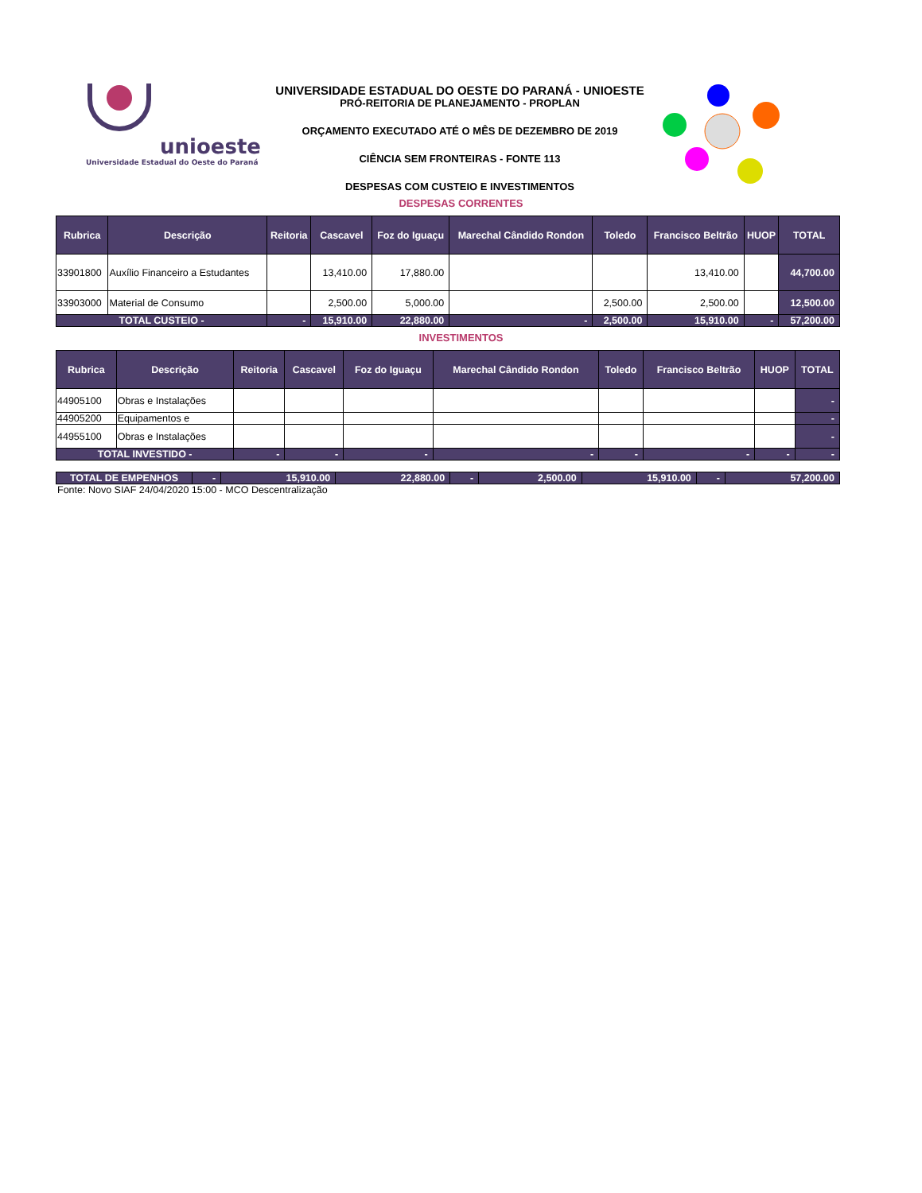unioeste
Universidade Estadual do Oeste do Paraná
UNIVERSIDADE ESTADUAL DO OESTE DO PARANÁ - UNIOESTE
PRÓ-REITORIA DE PLANEJAMENTO - PROPLAN
ORÇAMENTO EXECUTADO ATÉ O MÊS DE DEZEMBRO DE 2019
CIÊNCIA SEM FRONTEIRAS - FONTE 113
DESPESAS COM CUSTEIO E INVESTIMENTOS
DESPESAS CORRENTES
| Rubrica | Descrição | Reitoria | Cascavel | Foz do Iguaçu | Marechal Cândido Rondon | Toledo | Francisco Beltrão | HUOP | TOTAL |
| --- | --- | --- | --- | --- | --- | --- | --- | --- | --- |
| 33901800 | Auxílio Financeiro a Estudantes | | 13,410.00 | 17,880.00 | | | 13,410.00 | | 44,700.00 |
| 33903000 | Material de Consumo | | 2,500.00 | 5,000.00 | | 2,500.00 | 2,500.00 | | 12,500.00 |
| TOTAL CUSTEIO - | | - | 15,910.00 | 22,880.00 | - | 2,500.00 | 15,910.00 | - | 57,200.00 |
INVESTIMENTOS
| Rubrica | Descrição | Reitoria | Cascavel | Foz do Iguaçu | Marechal Cândido Rondon | Toledo | Francisco Beltrão | HUOP | TOTAL |
| --- | --- | --- | --- | --- | --- | --- | --- | --- | --- |
| 44905100 | Obras e Instalações | | | | | | | | - |
| 44905200 | Equipamentos e | | | | | | | | - |
| 44955100 | Obras e Instalações | | | | | | | | - |
| TOTAL INVESTIDO - | | - | - | - | - | - | - | - | - |
| TOTAL DE EMPENHOS | - | 15,910.00 | 22,880.00 | - | 2,500.00 | 15,910.00 | - | 57,200.00 |
Fonte: Novo SIAF 24/04/2020 15:00 - MCO Descentralização